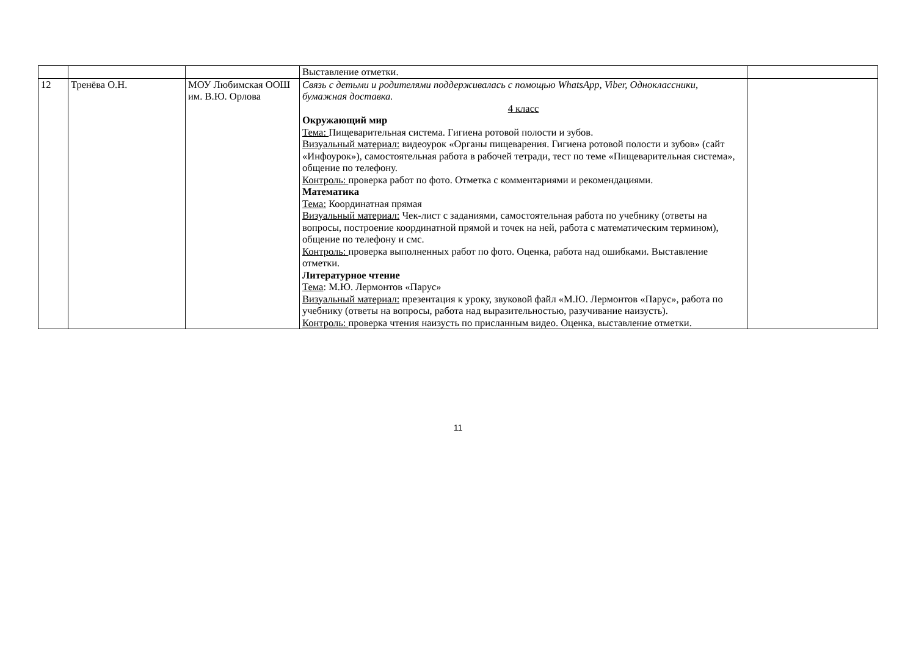| | | | Выставление отметки. | |
| 12 | Тренёва О.Н. | МОУ Любимская ООШ им. В.Ю. Орлова | Связь с детьми и родителями поддерживалась с помощью WhatsApp, Viber, Одноклассники, бумажная доставка. 4 класс Окружающий мир Тема: Пищеварительная система. Гигиена ротовой полости и зубов. Визуальный материал: видеоурок «Органы пищеварения. Гигиена ротовой полости и зубов» (сайт «Инфоурок»), самостоятельная работа в рабочей тетради, тест по теме «Пищеварительная система», общение по телефону. Контроль: проверка работ по фото. Отметка с комментариями и рекомендациями. Математика Тема: Координатная прямая Визуальный материал: Чек-лист с заданиями, самостоятельная работа по учебнику (ответы на вопросы, построение координатной прямой и точек на ней, работа с математическим термином), общение по телефону и смс. Контроль: проверка выполненных работ по фото. Оценка, работа над ошибками. Выставление отметки. Литературное чтение Тема : М.Ю. Лермонтов «Парус» Визуальный материал: презентация к уроку, звуковой файл «М.Ю. Лермонтов «Парус», работа по учебнику (ответы на вопросы, работа над выразительностью, разучивание наизусть). Контроль: проверка чтения наизусть по присланным видео. Оценка, выставление отметки. | |
11